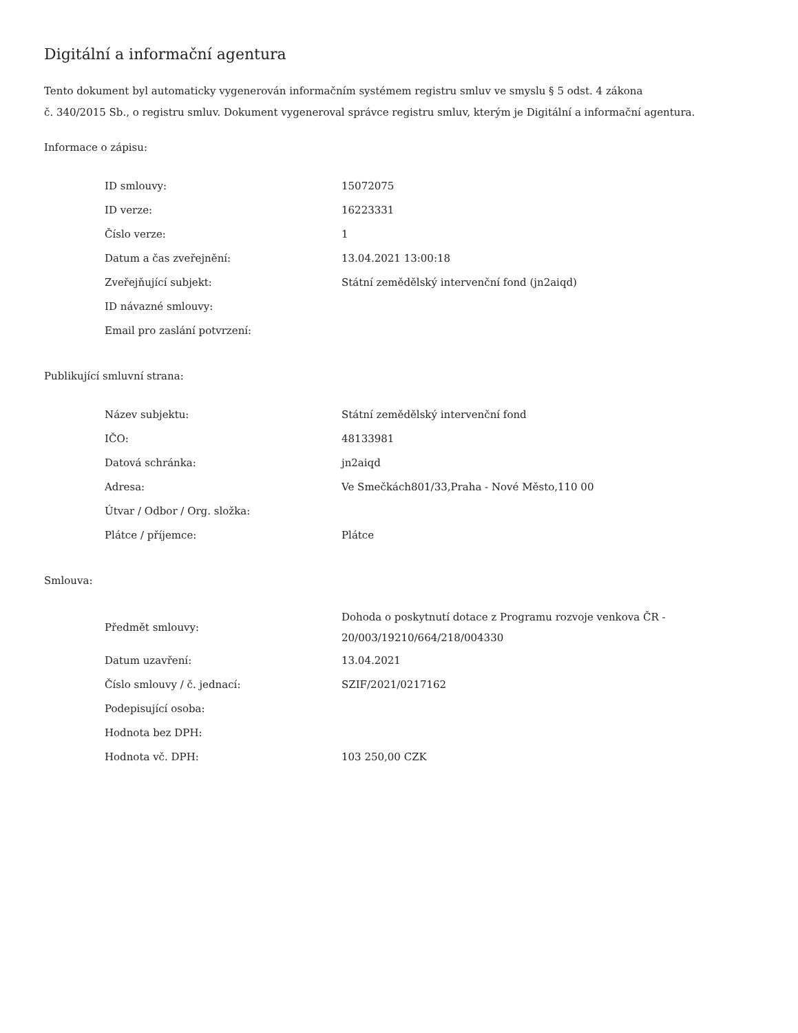Digitální a informační agentura
Tento dokument byl automaticky vygenerován informačním systémem registru smluv ve smyslu § 5 odst. 4 zákona
č. 340/2015 Sb., o registru smluv. Dokument vygeneroval správce registru smluv, kterým je Digitální a informační agentura.
Informace o zápisu:
| ID smlouvy: | 15072075 |
| ID verze: | 16223331 |
| Číslo verze: | 1 |
| Datum a čas zveřejnění: | 13.04.2021 13:00:18 |
| Zveřejňující subjekt: | Státní zemědělský intervenční fond (jn2aiqd) |
| ID návazné smlouvy: | |
| Email pro zaslání potvrzení: | |
Publikující smluvní strana:
| Název subjektu: | Státní zemědělský intervenční fond |
| IČO: | 48133981 |
| Datová schránka: | jn2aiqd |
| Adresa: | Ve Smečkách801/33,Praha - Nové Město,110 00 |
| Útvar / Odbor / Org. složka: | |
| Plátce / příjemce: | Plátce |
Smlouva:
| Předmět smlouvy: | Dohoda o poskytnutí dotace z Programu rozvoje venkova ČR - 20/003/19210/664/218/004330 |
| Datum uzavření: | 13.04.2021 |
| Číslo smlouvy / č. jednací: | SZIF/2021/0217162 |
| Podepisující osoba: | |
| Hodnota bez DPH: | |
| Hodnota vč. DPH: | 103 250,00 CZK |